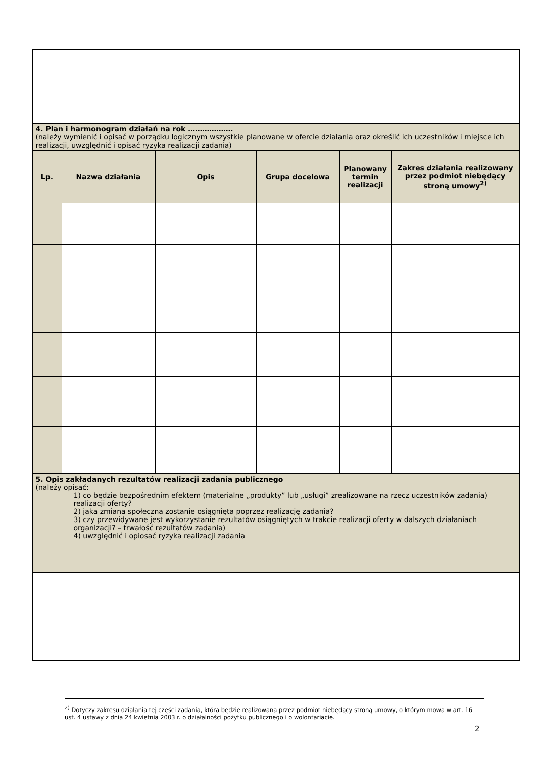| 4. Plan i harmonogram działań na rok ………………. (należy wymienić i opisać w porządku logicznym wszystkie planowane w ofercie działania oraz określić ich uczestników i miejsce ich realizacji, uwzględnić i opisać ryzyka realizacji zadania) | | | | | |
| Lp. | Nazwa działania | Opis | Grupa docelowa | Planowany termin realizacji | Zakres działania realizowany przez podmiot niebędący stroną umowy<sup>2)</sup> |
| 5. Opis zakładanych rezultatów realizacji zadania publicznego (należy opisać: 1) co będzie bezpośrednim efektem (materialne „produkty” lub „usługi” zrealizowane na rzecz uczestników zadania) realizacji oferty? 2) jaka zmiana społeczna zostanie osiągnięta poprzez realizację zadania? 3) czy przewidywane jest wykorzystanie rezultatów osiągniętych w trakcie realizacji oferty w dalszych działaniach organizacji? – trwałość rezultatów zadania) 4) uwzględnić i opiosać ryzyka realizacji zadania | | | | | |
<sup>2)</sup> Dotyczy zakresu działania tej części zadania, która będzie realizowana przez podmiot niebędący stroną umowy, o którym mowa w art. 16 ust. 4 ustawy z dnia 24 kwietnia 2003 r. o działalności pożytku publicznego i o wolontariacie.
2